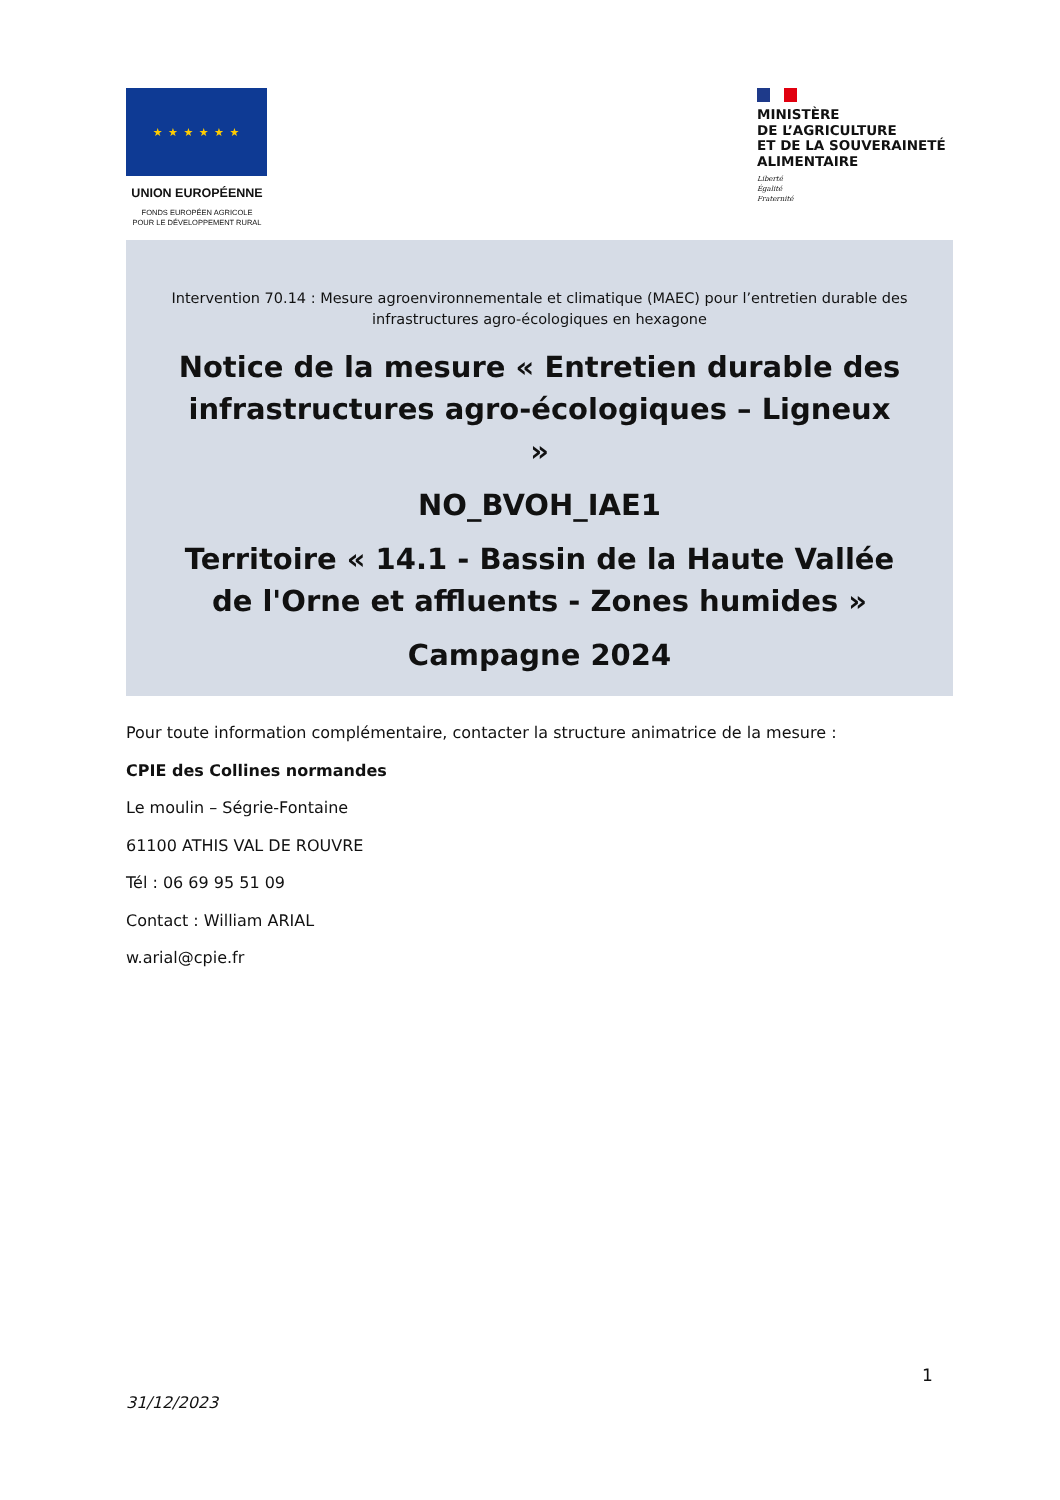★ ★ ★ ★ ★ ★
UNION EUROPÉENNE
FONDS EUROPÉEN AGRICOLE
POUR LE DÉVELOPPEMENT RURAL
MINISTÈRE
DE L’AGRICULTURE
ET DE LA SOUVERAINETÉ
ALIMENTAIRE
Liberté
Égalité
Fraternité
Intervention 70.14 : Mesure agroenvironnementale et climatique (MAEC) pour l’entretien durable des infrastructures agro-écologiques en hexagone
Notice de la mesure « Entretien durable des infrastructures agro-écologiques – Ligneux »
NO_BVOH_IAE1
Territoire « 14.1 - Bassin de la Haute Vallée de l'Orne et affluents - Zones humides »
Campagne 2024
Pour toute information complémentaire, contacter la structure animatrice de la mesure :
CPIE des Collines normandes
Le moulin – Ségrie-Fontaine
61100 ATHIS VAL DE ROUVRE
Tél : 06 69 95 51 09
Contact : William ARIAL
w.arial@cpie.fr
1
31/12/2023